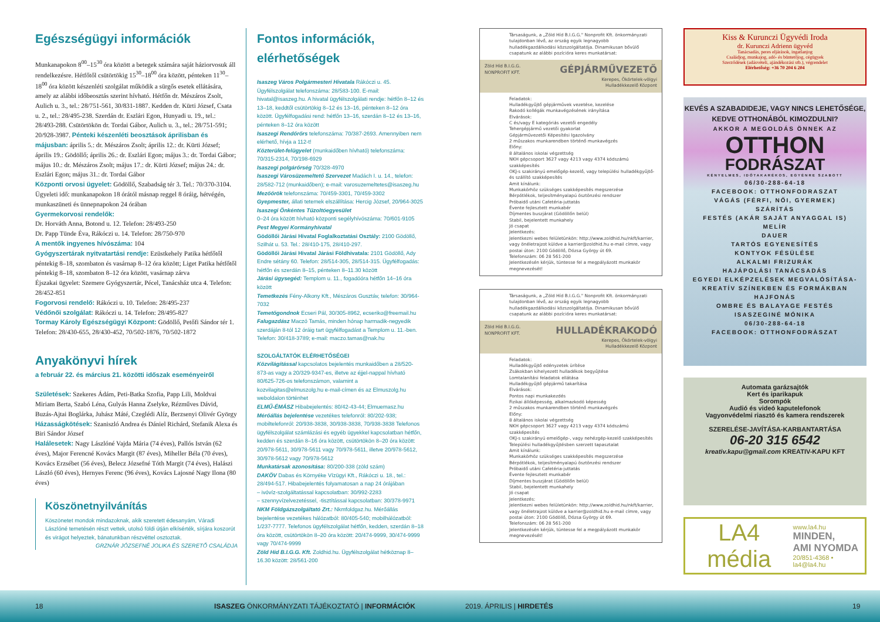Egészségügyi információk
Munkanapokon 8<sup>00</sup>–15<sup>30</sup> óra között a betegek számára saját háziorvosuk áll rendelkezésre. Hétfőtől csütörtökig 15<sup>30</sup>–18<sup>00</sup> óra között, pénteken 11<sup>30</sup>–18<sup>00</sup> óra között készenléti szolgálat működik a sürgős esetek ellátására, amely az alábbi időbeosztás szerint hívható. Hétfőn dr. Mészáros Zsolt, Aulich u. 3., tel.: 28/751-561, 30/831-1887. Kedden dr. Kürti József, Csata u. 2., tel.: 28/495-238. Szerdán dr. Eszlári Egon, Hunyadi u. 19., tel.: 28/493-288. Csütörtökön dr. Tordai Gábor, Aulich u. 3., tel.: 28/751-591; 20/928-3987. Pénteki készenléti beosztások áprilisban és májusban: április 5.: dr. Mészáros Zsolt; április 12.: dr. Kürti József; április 19.: Gödöllő; április 26.: dr. Eszlári Egon; május 3.: dr. Tordai Gábor; május 10.: dr. Mészáros Zsolt; május 17.: dr. Kürti József; május 24.: dr. Eszlári Egon; május 31.: dr. Tordai Gábor
Központi orvosi ügyelet: Gödöllő, Szabadság tér 3. Tel.: 70/370-3104. Ügyeleti idő: munkanapokon 18 órától másnap reggel 8 óráig, hétvégén, munkaszüneti és ünnepnapokon 24 órában
Gyermekorvosi rendelők:
Dr. Horváth Anna, Botond u. 12. Telefon: 28/493-250
Dr. Papp Tünde Éva, Rákóczi u. 14. Telefon: 28/750-970
A mentők ingyenes hívószáma: 104
Gyógyszertárak nyitvatartási rendje: Ezüstkehely Patika hétfőtől péntekig 8–18, szombaton és vasárnap 8–12 óra között; Liget Patika hétfőtől péntekig 8–18, szombaton 8–12 óra között, vasárnap zárva
Éjszakai ügyelet: Szemere Gyógyszertár, Pécel, Tanácsház utca 4. Telefon: 28/452-851
Fogorvosi rendelő: Rákóczi u. 10. Telefon: 28/495-237
Védőnői szolgálat: Rákóczi u. 14. Telefon: 28/495-827
Tormay Károly Egészségügyi Központ: Gödöllő, Petőfi Sándor tér 1. Telefon: 28/430-655, 28/430-452, 70/502-1876, 70/502-1872
Anyakönyvi hírek
a február 22. és március 21. közötti időszak eseményeiről
Születések: Szekeres Ádám, Peti-Batka Szofia, Papp Lili, Moldvai Miriam Berta, Szabó Léna, Gulyás Hanna Zselyke, Rézműves Dávid, Buzás-Ajtai Boglárka, Juhász Máté, Czeglédi Alíz, Berzsenyi Olivér György
Házasságkötések: Szaniszló Andrea és Dániel Richárd, Stefanik Alexa és Biri Sándor József
Halálesetek: Nagy Lászlóné Vajda Mária (74 éves), Pallós István (62 éves), Major Ferencné Kovács Margit (87 éves), Miheller Béla (70 éves), Kovács Erzsébet (56 éves), Belecz Józsefné Tóth Margit (74 éves), Halászi László (60 éves), Hernyes Ferenc (96 éves), Kovács Lajosné Nagy Ilona (80 éves)
Köszönetnyilvánítás
Köszönetet mondok mindazoknak, akik szeretett édesanyám, Váradi Lászlóné temetésén részt vettek, utolsó földi útján elkísérték, sírjára koszorút és virágot helyeztek, bánatunkban részvéttel osztoztak.
GRZNÁR JÓZSEFNÉ JOLIKA ÉS SZERETŐ CSALÁDJA
Fontos információk, elérhetőségek
Isaszeg Város Polgármesteri Hivatala Rákóczi u. 45. Ügyfélszolgálat telefonszáma: 28/583-100. E-mail: hivatal@isaszeg.hu. A hivatal ügyfélszolgálati rendje: hétfőn 8–12 és 13–18, keddtől csütörtökig 8–12 és 13–16, pénteken 8–12 óra között. Ügyfélfogadási rend: hétfőn 13–16, szerdán 8–12 és 13–16, pénteken 8–12 óra között
Isaszegi Rendőrőrs telefonszáma: 70/387-2693. Amennyiben nem elérhető, hívja a 112-t!
Közterület-felügyelet (munkaidőben hívható) telefonszáma: 70/315-2314, 70/198-6929
Isaszegi polgárőrség 70/328-4970
Isaszegi Városüzemeltető Szervezet Madách I. u. 14., telefon: 28/582-712 (munkaidőben); e-mail: varosuzemeltetes@isaszeg.hu
Mezőőrök telefonszáma: 70/459-3301, 70/459-3302
Gyepmester, állati tetemek elszállítása: Hercig József, 20/964-3025
Isaszegi Önkéntes Tűzoltóegyesület
0–24 óra között hívható központi segélyhívószáma: 70/601-9105
Pest Megyei Kormányhivatal
Gödöllői Járási Hivatal Foglalkoztatási Osztály: 2100 Gödöllő, Szilhát u. 53. Tel.: 28/410-175, 28/410-297.
Gödöllői Járási Hivatal Járási Földhivatala: 2101 Gödöllő, Ady Endre sétány 60. Telefon: 28/514-305, 28/514-315. Ügyfélfogadás: hétfőn és szerdán 8–15, pénteken 8–11.30 között
Járási ügysegéd: Templom u. 11., fogadóóra hétfőn 14–16 óra között
Temetkezés Fény-Alkony Kft., Mészáros Gusztáv, telefon: 30/964-7032
Temetőgondnok Ecseri Pál, 30/305-8962, ecseriko@freemail.hu
Falugazdász Maczó Tamás, minden hónap harmadik-negyedik szerdáján 8-tól 12 óráig tart ügyfélfogadást a Templom u. 11.-ben. Telefon: 30/418-3789; e-mail: maczo.tamas@nak.hu
SZOLGÁLTATÓK ELÉRHETŐSÉGEI
Közvilágítással kapcsolatos bejelentés munkaidőben a 28/520-873-as vagy a 20/329-9347-es, illetve az éjjel-nappal hívható 80/625-726-os telefonszámon, valamint a kozvilagitas@elmuszolg.hu e-mail-címen és az Elmuszolg.hu weboldalon történhet
ELMŰ-ÉMÁSZ Hibabejelentés: 80/42-43-44; Elmuemasz.hu
Mérőállás bejelentése vezetékes telefonról: 80/202-938; mobiltelefonról: 20/938-3838, 30/938-3838, 70/938-3838 Telefonos ügyfélszolgálat számlázási és egyéb ügyekkel kapcsolatban hétfőn, kedden és szerdán 8–16 óra között, csütörtökön 8–20 óra között: 20/978-5611, 30/978-5611 vagy 70/978-5611, illetve 20/978-5612, 30/978-5612 vagy 70/978-5612
Munkatársak azonosítása: 80/200-338 (zöld szám)
DAKÖV Dabas és Környéke Vízügyi Kft., Rákóczi u. 18., tel.: 28/494-517. Hibabejelentés folyamatosan a nap 24 órájában
– ivóvíz-szolgáltatással kapcsolatban: 30/992-2283
– szennyvízelvezetéssel, -tisztítással kapcsolatban: 30/378-9971
NKM Földgázszolgáltató Zrt.: Nkmfoldgaz.hu. Mérőállás bejelentése vezetékes hálózatból: 80/405-540; mobilhálózatból: 1/237-7777. Telefonos ügyfélszolgálat hétfőn, kedden, szerdán 8–18 óra között, csütörtökön 8–20 óra között: 20/474-9999, 30/474-9999 vagy 70/474-9999
Zöld Híd B.I.G.G. Kft. Zoldhid.hu. Ügyfélszolgálat hétköznap 8–16.30 között: 28/561-200
Társaságunk, a „Zöld Híd B.I.G.G." Nonprofit Kft. önkormányzati tulajdonban lévő, az ország egyik legnagyobb hulladékgazdálkodási közszolgáltatója. Dinamikusan bővülő csapatunk az alábbi pozícióra keres munkatársat:
Zöld Híd B.I.G.G.
NONPROFIT KFT. GÉPJÁRMŰVEZETŐ
Kerepes, Ökörtelek-völgyi
Hulladékkezelő Központ
Feladatok:
Hulladékgyűjtő gépjárművek vezetése, kezelése
Rakodó kollégák munkavégzésének irányítása
Elvárások:
C és/vagy E kategóriás vezetői engedély
Tehergépjármű vezetői gyakorlat
Gépjárművezetői Képesítési Igazolvány
2 műszakos munkarendben történő munkavégzés
Előny:
8 általános iskolai végzettség
NKH gépcsoport 3627 vagy 4213 vagy 4374 kódszámú szakképesítés
OKJ-s szakirányú emelőgép-kezelő, vagy települési hulladékgyűjtő- és szállító szakképesítés
Amit kínálunk:
Munkakörhöz szükséges szakképesítés megszerzése
Bérpótlékok, teljesítményalapú ösztönzési rendszer
Próbaidő utáni Cafetéria-juttatás
Évente fejlesztett munkabér
Díjmentes buszjárat (Gödöllőn belül)
Stabil, bejelentett munkahely
Jó csapat
Jelentkezés:
Jelentkezni webes felületünkön: http://www.zoldhid.hu/nkft/karrier, vagy önéletrajzot küldve a karrier@zoldhid.hu e-mail címre, vagy postai úton: 2100 Gödöllő, Dózsa György út 69.
Telefonszám: 06 28 561-200
Jelentkezésén kérjük, tüntesse fel a megpályázott munkakör megnevezését!
Társaságunk, a „Zöld Híd B.I.G.G." Nonprofit Kft. önkormányzati tulajdonban lévő, az ország egyik legnagyobb hulladékgazdálkodási közszolgáltatója. Dinamikusan bővülő csapatunk az alábbi pozícióra keres munkatársat:
Zöld Híd B.I.G.G.
NONPROFIT KFT. HULLADÉKRAKODÓ
Kerepes, Ökörtelek-völgyi
Hulladékkezelő Központ
Feladatok:
Hulladékgyűjtő edényzetek ürítése
Zsákokban kihelyezett hulladékok begyűjtése
Lomtalanítási feladatok ellátása
Hulladékgyűjtő gépjármű takarítása
Elvárások:
Pontos napi munkakezdés
Fizikai állóképesség, alkalmazkodó képesség
2 műszakos munkarendben történő munkavégzés
Előny:
8 általános iskolai végzettség
NKH gépcsoport 3627 vagy 4213 vagy 4374 kódszámú szakképesítés
OKJ-s szakirányú emelőgép-, vagy nehézgép-kezelő szakképesítés
Települési hulladékgyűjtésben szerzett tapasztalat
Amit kínálunk:
Munkakörhöz szükséges szakképesítés megszerzése
Bérpótlékok, teljesítményalapú ösztönzési rendszer
Próbaidő utáni Cafetéria-juttatás
Évente fejlesztett munkabér
Díjmentes buszjárat (Gödöllőn belül)
Stabil, bejelentett munkahely
Jó csapat
Jelentkezés:
Jelentkezni webes felületünkön: http://www.zoldhid.hu/nkft/karrier, vagy önéletrajzot küldve a karrier@zoldhid.hu e-mail címre, vagy postai úton: 2100 Gödöllő, Dózsa György út 69.
Telefonszám: 06 28 561-200
Jelentkezésén kérjük, tüntesse fel a megpályázott munkakör megnevezését!
Kiss & Kurunczi Ügyvédi Iroda
dr. Kurunczi Adrienn ügyvéd
Tanácsadás, peres eljárások, ingatlanjog
Családjog, munkajog, adó- és büntetőjog, cégügyek
Szerződések (adásvételi, ajándékozási stb.), végrendelet
Elérhetőség: +36 70 204 6 204
KEVÉS A SZABADIDEJE, VAGY NINCS LEHETŐSÉGE, KEDVE OTTHONÁBÓL KIMOZDULNI?
AKKOR A MEGOLDÁS ÖNNEK AZ
OTTHON
FODRÁSZAT
KÉNYELMES, IDŐTAKARÉKOS, EGYÉNRE SZABOTT
06/30-288-64-18
FACEBOOK: OTTHONFODRASZAT
VÁGÁS (FÉRFI, NŐI, GYERMEK)
SZÁRÍTÁS
FESTÉS (AKÁR SAJÁT ANYAGGAL IS)
MELÍR
DAUER
TARTÓS EGYENESÍTÉS
KONTYOK FÉSÜLÉSE
ALKALMI FRIZURÁK
HAJÁPOLÁSI TANÁCSADÁS
EGYEDI ELKÉPZELÉSEK MEGVALÓSÍTÁSA-KREATÍV SZÍNEKBEN ÉS FORMÁKBAN
HAJFONÁS
OMBRE ÉS BALAYAGE FESTÉS
ISASZEGINÉ MÓNIKA
06/30-288-64-18
FACEBOOK: OTTHONFODRÀSZAT
Automata garázsajtók
Kert és iparikapuk
Sorompók
Audió és videó kaputelefonok
Vagyonvédelmi riasztó és kamera rendszerek
SZERELÉSE-JAVÍTÁSA-KARBANTARTÁSA
06-20 315 6542
kreativ.kapu@gmail.com KREATIV-KAPU KFT
LA4 média www.la4.hu
MINDEN,
AMI NYOMDA
20/851-4368 • la4@la4.hu
18 ISASZEG ÖNKORMÁNYZATI TÁJÉKOZTATÓ | INFORMÁCIÓK 2019. ÁPRILIS | HIRDETÉS 19